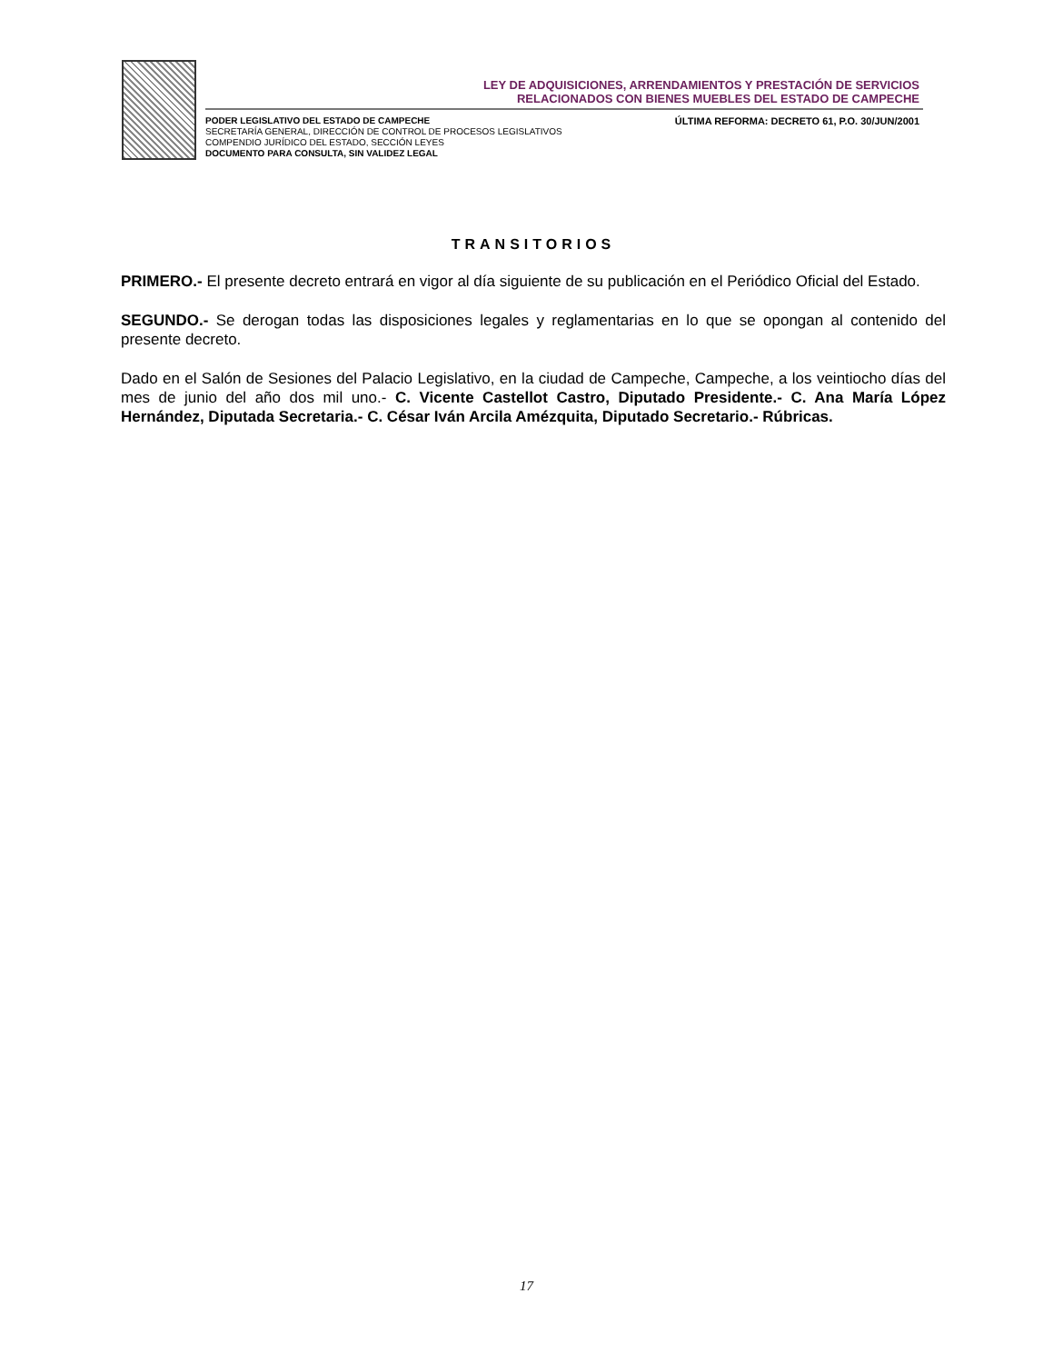LEY DE ADQUISICIONES, ARRENDAMIENTOS Y PRESTACIÓN DE SERVICIOS
RELACIONADOS CON BIENES MUEBLES DEL ESTADO DE CAMPECHE
PODER LEGISLATIVO DEL ESTADO DE CAMPECHE
SECRETARÍA GENERAL, DIRECCIÓN DE CONTROL DE PROCESOS LEGISLATIVOS
COMPENDIO JURÍDICO DEL ESTADO, SECCIÓN LEYES
DOCUMENTO PARA CONSULTA, SIN VALIDEZ LEGAL
ÚLTIMA REFORMA: DECRETO 61, P.O. 30/JUN/2001
TRANSITORIOS
PRIMERO.- El presente decreto entrará en vigor al día siguiente de su publicación en el Periódico Oficial del Estado.
SEGUNDO.- Se derogan todas las disposiciones legales y reglamentarias en lo que se opongan al contenido del presente decreto.
Dado en el Salón de Sesiones del Palacio Legislativo, en la ciudad de Campeche, Campeche, a los veintiocho días del mes de junio del año dos mil uno.- C. Vicente Castellot Castro, Diputado Presidente.- C. Ana María López Hernández, Diputada Secretaria.- C. César Iván Arcila Amézquita, Diputado Secretario.- Rúbricas.
17